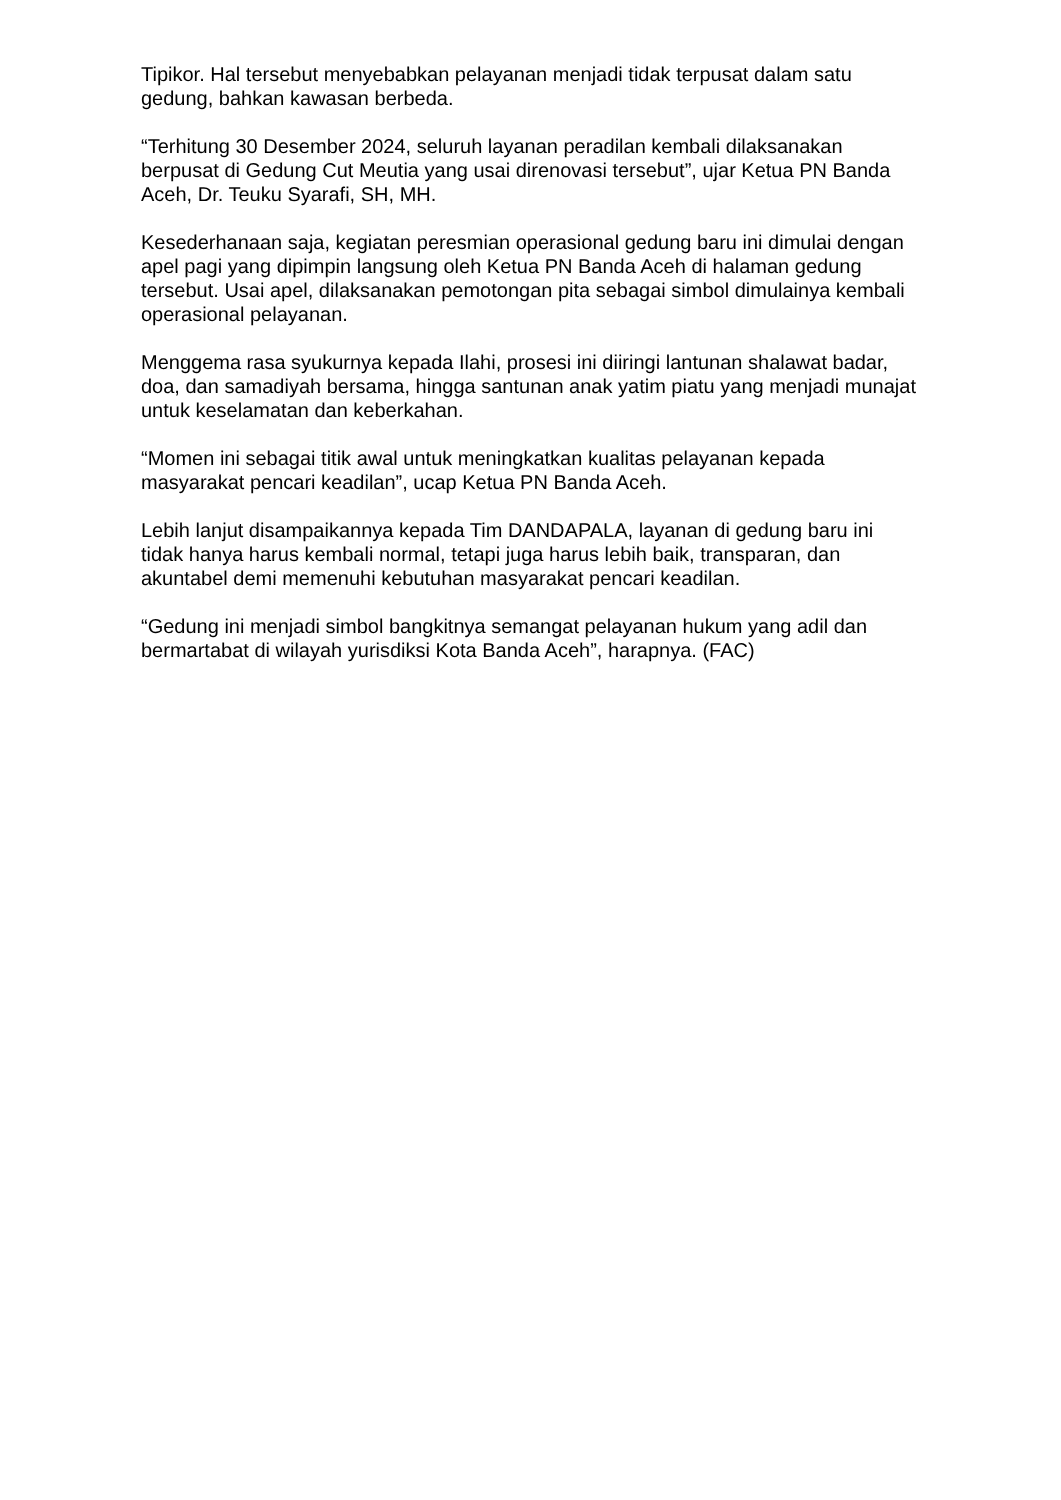Tipikor. Hal tersebut menyebabkan pelayanan menjadi tidak terpusat dalam satu gedung, bahkan kawasan berbeda.
“Terhitung 30 Desember 2024, seluruh layanan peradilan kembali dilaksanakan berpusat di Gedung Cut Meutia yang usai direnovasi tersebut”, ujar Ketua PN Banda Aceh, Dr. Teuku Syarafi, SH, MH.
Kesederhanaan saja, kegiatan peresmian operasional gedung baru ini dimulai dengan apel pagi yang dipimpin langsung oleh Ketua PN Banda Aceh di halaman gedung tersebut. Usai apel, dilaksanakan pemotongan pita sebagai simbol dimulainya kembali operasional pelayanan.
Menggema rasa syukurnya kepada Ilahi, prosesi ini diiringi lantunan shalawat badar, doa, dan samadiyah bersama, hingga santunan anak yatim piatu yang menjadi munajat untuk keselamatan dan keberkahan.
“Momen ini sebagai titik awal untuk meningkatkan kualitas pelayanan kepada masyarakat pencari keadilan”, ucap Ketua PN Banda Aceh.
Lebih lanjut disampaikannya kepada Tim DANDAPALA, layanan di gedung baru ini tidak hanya harus kembali normal, tetapi juga harus lebih baik, transparan, dan akuntabel demi memenuhi kebutuhan masyarakat pencari keadilan.
“Gedung ini menjadi simbol bangkitnya semangat pelayanan hukum yang adil dan bermartabat di wilayah yurisdiksi Kota Banda Aceh”, harapnya. (FAC)